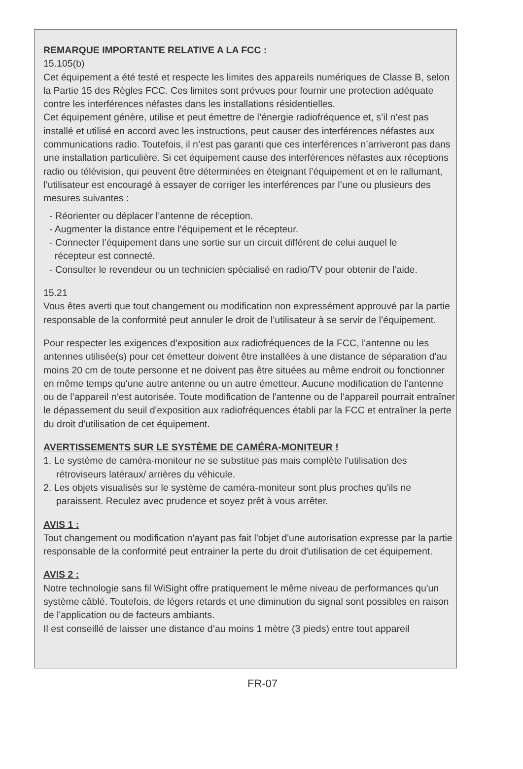REMARQUE IMPORTANTE RELATIVE A LA FCC :
15.105(b)
Cet équipement a été testé et respecte les limites des appareils numériques de Classe B, selon la Partie 15 des Règles FCC. Ces limites sont prévues pour fournir une protection adéquate contre les interférences néfastes dans les installations résidentielles.
Cet équipement génère, utilise et peut émettre de l’énergie radiofréquence et, s’il n’est pas installé et utilisé en accord avec les instructions, peut causer des interférences néfastes aux communications radio. Toutefois, il n’est pas garanti que ces interférences n’arriveront pas dans une installation particulière. Si cet équipement cause des interférences néfastes aux réceptions radio ou télévision, qui peuvent être déterminées en éteignant l’équipement et en le rallumant, l’utilisateur est encouragé à essayer de corriger les interférences par l’une ou plusieurs des mesures suivantes :
- Réorienter ou déplacer l’antenne de réception.
- Augmenter la distance entre l’équipement et le récepteur.
- Connecter l’équipement dans une sortie sur un circuit différent de celui auquel le
récepteur est connecté.
- Consulter le revendeur ou un technicien spécialisé en radio/TV pour obtenir de l’aide.
15.21
Vous êtes averti que tout changement ou modification non expressément approuvé par la partie responsable de la conformité peut annuler le droit de l’utilisateur à se servir de l’équipement.
Pour respecter les exigences d’exposition aux radiofréquences de la FCC, l'antenne ou les antennes utilisée(s) pour cet émetteur doivent être installées à une distance de séparation d'au moins 20 cm de toute personne et ne doivent pas être situées au même endroit ou fonctionner en même temps qu'une autre antenne ou un autre émetteur. Aucune modification de l’antenne ou de l’appareil n’est autorisée. Toute modification de l'antenne ou de l'appareil pourrait entraîner le dépassement du seuil d'exposition aux radiofréquences établi par la FCC et entraîner la perte du droit d'utilisation de cet équipement.
AVERTISSEMENTS SUR LE SYSTÈME DE CAMÉRA-MONITEUR !
1. Le système de caméra-moniteur ne se substitue pas mais complète l'utilisation des rétroviseurs latéraux/ arrières du véhicule.
2. Les objets visualisés sur le système de caméra-moniteur sont plus proches qu'ils ne paraissent. Reculez avec prudence et soyez prêt à vous arrêter.
AVIS 1 :
Tout changement ou modification n'ayant pas fait l'objet d'une autorisation expresse par la partie responsable de la conformité peut entrainer la perte du droit d'utilisation de cet équipement.
AVIS 2 :
Notre technologie sans fil WiSight offre pratiquement le même niveau de performances qu'un système câblé. Toutefois, de légers retards et une diminution du signal sont possibles en raison de l'application ou de facteurs ambiants.
Il est conseillé de laisser une distance d’au moins 1 mètre (3 pieds) entre tout appareil
FR-07